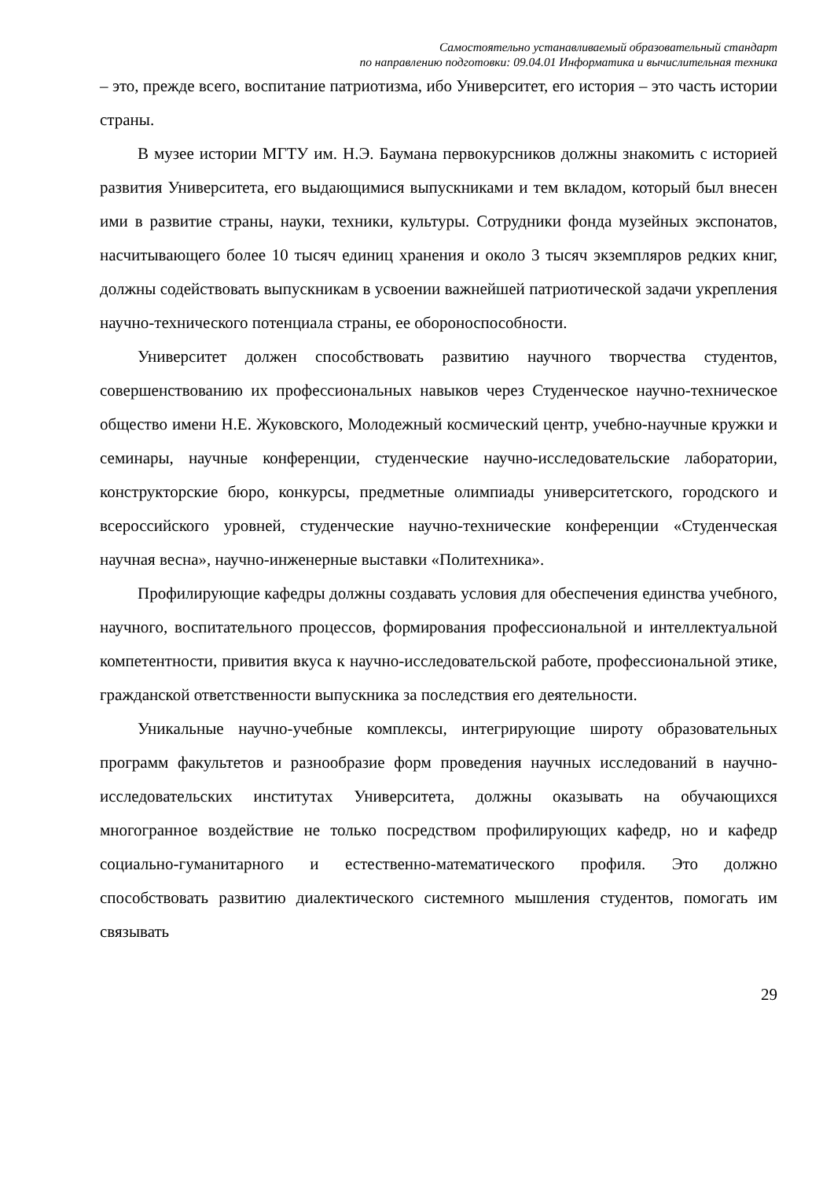Самостоятельно устанавливаемый образовательный стандарт
по направлению подготовки: 09.04.01 Информатика и вычислительная техника
– это, прежде всего, воспитание патриотизма, ибо Университет, его история – это часть истории страны.
В музее истории МГТУ им. Н.Э. Баумана первокурсников должны знакомить с историей развития Университета, его выдающимися выпускниками и тем вкладом, который был внесен ими в развитие страны, науки, техники, культуры. Сотрудники фонда музейных экспонатов, насчитывающего более 10 тысяч единиц хранения и около 3 тысяч экземпляров редких книг, должны содействовать выпускникам в усвоении важнейшей патриотической задачи укрепления научно-технического потенциала страны, ее обороноспособности.
Университет должен способствовать развитию научного творчества студентов, совершенствованию их профессиональных навыков через Студенческое научно-техническое общество имени Н.Е. Жуковского, Молодежный космический центр, учебно-научные кружки и семинары, научные конференции, студенческие научно-исследовательские лаборатории, конструкторские бюро, конкурсы, предметные олимпиады университетского, городского и всероссийского уровней, студенческие научно-технические конференции «Студенческая научная весна», научно-инженерные выставки «Политехника».
Профилирующие кафедры должны создавать условия для обеспечения единства учебного, научного, воспитательного процессов, формирования профессиональной и интеллектуальной компетентности, привития вкуса к научно-исследовательской работе, профессиональной этике, гражданской ответственности выпускника за последствия его деятельности.
Уникальные научно-учебные комплексы, интегрирующие широту образовательных программ факультетов и разнообразие форм проведения научных исследований в научно-исследовательских институтах Университета, должны оказывать на обучающихся многогранное воздействие не только посредством профилирующих кафедр, но и кафедр социально-гуманитарного и естественно-математического профиля. Это должно способствовать развитию диалектического системного мышления студентов, помогать им связывать
29